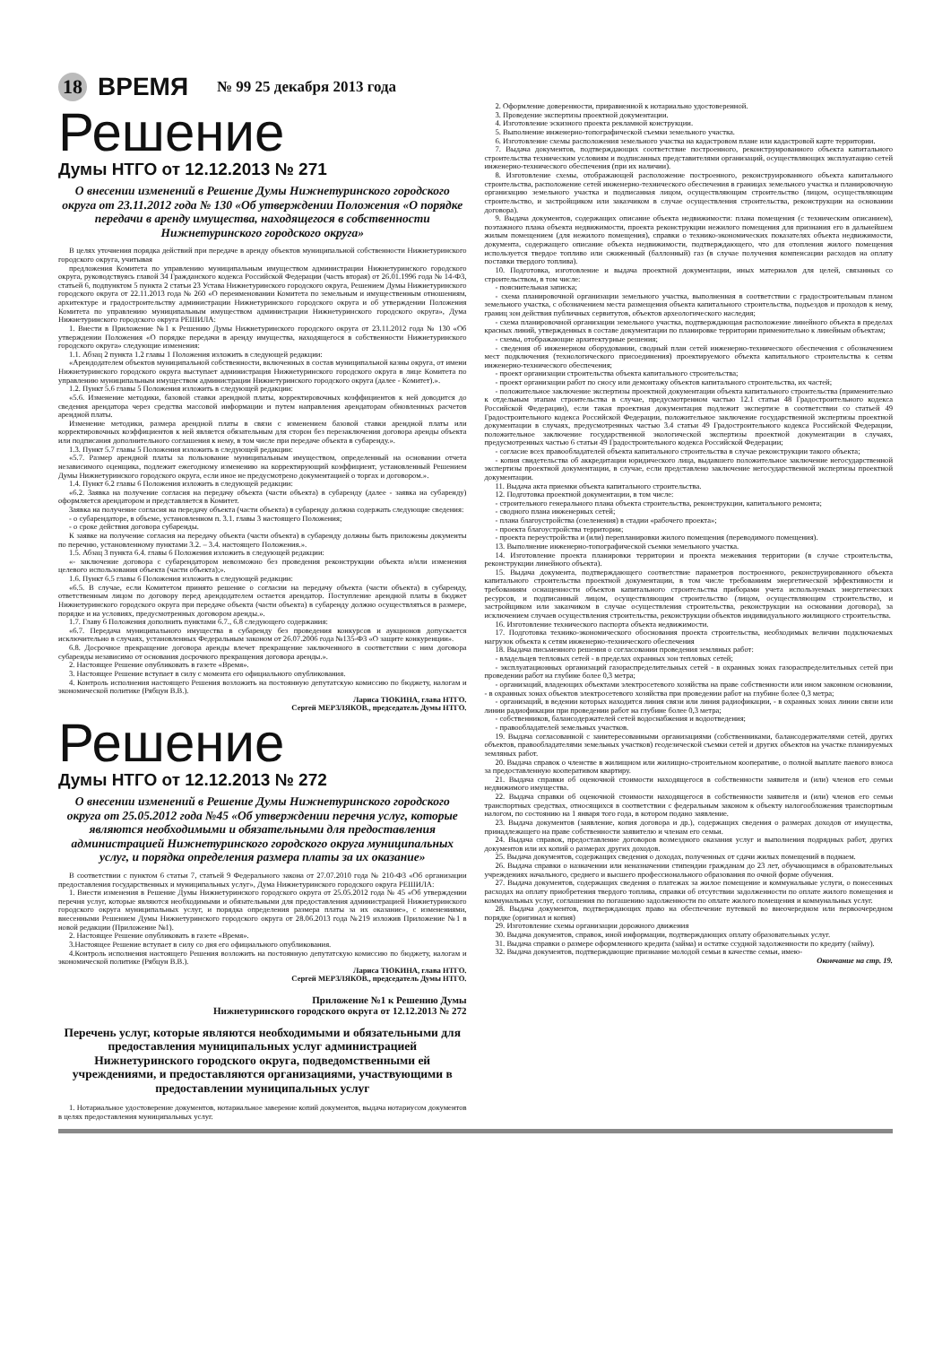18
ВРЕМЯ
№ 99 25 декабря 2013 года
Решение
Думы НТГО от 12.12.2013 № 271
О внесении изменений в Решение Думы Нижнетуринского городского округа от 23.11.2012 года № 130 «Об утверждении Положения «О порядке передачи в аренду имущества, находящегося в собственности Нижнетуринского городского округа»
В целях уточнения порядка действий при передаче в аренду объектов муниципальной собственности Нижнетуринского городского округа, учитывая
предложения Комитета по управлению муниципальным имуществом администрации Нижнетуринского городского округа, руководствуясь главой 34 Гражданского кодекса Российской Федерации (часть вторая) от 26.01.1996 года № 14-ФЗ, статьей 6, подпунктом 5 пункта 2 статьи 23 Устава Нижнетуринского городского округа, Решением Думы Нижнетуринского городского округа от 22.11.2013 года № 260 «О переименовании Комитета по земельным и имущественным отношениям, архитектуре и градостроительству администрации Нижнетуринского городского округа и об утверждении Положения Комитета по управлению муниципальным имуществом администрации Нижнетуринского городского округа», Дума Нижнетуринского городского округа РЕШИЛА:
1. Внести в Приложение №1 к Решению Думы Нижнетуринского городского округа от 23.11.2012 года № 130 «Об утверждении Положения «О порядке передачи в аренду имущества, находящегося в собственности Нижнетуринского городского округа» следующие изменения:
1.1. Абзац 2 пункта 1.2 главы 1 Положения изложить в следующей редакции:
«Арендодателем объектов муниципальной собственности, включенных в состав муниципальной казны округа, от имени Нижнетуринского городского округа выступает администрация Нижнетуринского городского округа в лице Комитета по управлению муниципальным имуществом администрации Нижнетуринского городского округа (далее - Комитет).».
1.2. Пункт 5.6 главы 5 Положения изложить в следующей редакции:
«5.6. Изменение методики, базовой ставки арендной платы, корректировочных коэффициентов к ней доводится до сведения арендатора через средства массовой информации и путем направления арендаторам обновленных расчетов арендной платы.
Изменение методики, размера арендной платы в связи с изменением базовой ставки арендной платы или корректировочных коэффициентов к ней является обязательным для сторон без перезаключения договора аренды объекта или подписания дополнительного соглашения к нему, в том числе при передаче объекта в субаренду.».
1.3. Пункт 5.7 главы 5 Положения изложить в следующей редакции:
«5.7. Размер арендной платы за пользование муниципальным имуществом, определенный на основании отчета независимого оценщика, подлежит ежегодному изменению на корректирующий коэффициент, установленный Решением Думы Нижнетуринского городского округа, если иное не предусмотрено документацией о торгах и договором.».
1.4. Пункт 6.2 главы 6 Положения изложить в следующей редакции:
«6.2. Заявка на получение согласия на передачу объекта (части объекта) в субаренду (далее - заявка на субаренду) оформляется арендатором и представляется в Комитет.
Заявка на получение согласия на передачу объекта (части объекта) в субаренду должна содержать следующие сведения:
- о субарендаторе, в объеме, установленном п. 3.1. главы 3 настоящего Положения;
- о сроке действия договора субаренды.
К заявке на получение согласия на передачу объекта (части объекта) в субаренду должны быть приложены документы по перечню, установленному пунктами 3.2. – 3.4. настоящего Положения.».
1.5. Абзац 3 пункта 6.4. главы 6 Положения изложить в следующей редакции:
«- заключение договора с субарендатором невозможно без проведения реконструкции объекта и/или изменения целевого использования объекта (части объекта);».
1.6. Пункт 6.5 главы 6 Положения изложить в следующей редакции:
«6.5. В случае, если Комитетом принято решение о согласии на передачу объекта (части объекта) в субаренду, ответственным лицом по договору перед арендодателем остается арендатор. Поступление арендной платы в бюджет Нижнетуринского городского округа при передаче объекта (части объекта) в субаренду должно осуществляться в размере, порядке и на условиях, предусмотренных договором аренды.».
1.7. Главу 6 Положения дополнить пунктами 6.7., 6.8 следующего содержания:
«6.7. Передача муниципального имущества в субаренду без проведения конкурсов и аукционов допускается исключительно в случаях, установленных Федеральным законом от 26.07.2006 года №135-ФЗ «О защите конкуренции».
6.8. Досрочное прекращение договора аренды влечет прекращение заключенного в соответствии с ним договора субаренды независимо от основания досрочного прекращения договора аренды.».
2. Настоящее Решение опубликовать в газете «Время».
3. Настоящее Решение вступает в силу с момента его официального опубликования.
4. Контроль исполнения настоящего Решения возложить на постоянную депутатскую комиссию по бюджету, налогам и экономической политике (Рябцун В.В.).
Лариса ТЮКИНА, глава НТГО.
Сергей МЕРЗЛЯКОВ., председатель Думы НТГО.
Решение
Думы НТГО от 12.12.2013 № 272
О внесении изменений в Решение Думы Нижнетуринского городского округа от 25.05.2012 года №45 «Об утверждении перечня услуг, которые являются необходимыми и обязательными для предоставления администрацией Нижнетуринского городского округа муниципальных услуг, и порядка определения размера платы за их оказание»
В соответствии с пунктом 6 статьи 7, статьей 9 Федерального закона от 27.07.2010 года № 210-ФЗ «Об организации предоставления государственных и муниципальных услуг», Дума Нижнетуринского городского округа РЕШИЛА:
1. Внести изменения в Решение Думы Нижнетуринского городского округа от 25.05.2012 года № 45 «Об утверждении перечня услуг, которые являются необходимыми и обязательными для предоставления администрацией Нижнетуринского городского округа муниципальных услуг, и порядка определения размера платы за их оказание», с изменениями, внесенными Решением Думы Нижнетуринского городского округа от 28.06.2013 года №219 изложив Приложение №1 в новой редакции (Приложение №1).
2. Настоящее Решение опубликовать в газете «Время».
3.Настоящее Решение вступает в силу со дня его официального опубликования.
4.Контроль исполнения настоящего Решения возложить на постоянную депутатскую комиссию по бюджету, налогам и экономической политике (Рябцун В.В.).
Лариса ТЮКИНА, глава НТГО.
Сергей МЕРЗЛЯКОВ., председатель Думы НТГО.
Приложение №1 к Решению Думы
Нижнетуринского городского округа от 12.12.2013 № 272
Перечень услуг, которые являются необходимыми и обязательными для предоставления муниципальных услуг администрацией Нижнетуринского городского округа, подведомственными ей учреждениями, и предоставляются организациями, участвующими в предоставлении муниципальных услуг
1. Нотариальное удостоверение документов, нотариальное заверение копий документов, выдача нотариусом документов в целях предоставления муниципальных услуг.
2. Оформление доверенности, приравненной к нотариально удостоверенной.
3. Проведение экспертизы проектной документации.
4. Изготовление эскизного проекта рекламной конструкции.
5. Выполнение инженерно-топографической съемки земельного участка.
6. Изготовление схемы расположения земельного участка на кадастровом плане или кадастровой карте территории.
7. Выдача документов, подтверждающих соответствие построенного, реконструированного объекта капитального строительства техническим условиям и подписанных представителями организаций, осуществляющих эксплуатацию сетей инженерно-технического обеспечения (при их наличии).
8. Изготовление схемы, отображающей расположение построенного, реконструированного объекта капитального строительства, расположение сетей инженерно-технического обеспечения в границах земельного участка и планировочную организацию земельного участка и подписанная лицом, осуществляющим строительство (лицом, осуществляющим строительство, и застройщиком или заказчиком в случае осуществления строительства, реконструкции на основании договора).
9. Выдача документов, содержащих описание объекта недвижимости: плана помещения (с техническим описанием), поэтажного плана объекта недвижимости, проекта реконструкции нежилого помещения для признания его в дальнейшем жилым помещением (для нежилого помещения), справки о технико-экономических показателях объекта недвижимости, документа, содержащего описание объекта недвижимости, подтверждающего, что для отопления жилого помещения используется твердое топливо или сжиженный (баллонный) газ (в случае получения компенсации расходов на оплату поставки твердого топлива).
10. Подготовка, изготовление и выдача проектной документации, иных материалов для целей, связанных со строительством, в том числе:
- пояснительная записка;
- схема планировочной организации земельного участка, выполненная в соответствии с градостроительным планом земельного участка, с обозначением места размещения объекта капитального строительства, подъездов и проходов к нему, границ зон действия публичных сервитутов, объектов археологического наследия;
- схема планировочной организации земельного участка, подтверждающая расположение линейного объекта в пределах красных линий, утвержденных в составе документации по планировке территории применительно к линейным объектам;
- схемы, отображающие архитектурные решения;
- сведения об инженерном оборудовании, сводный план сетей инженерно-технического обеспечения с обозначением мест подключения (технологического присоединения) проектируемого объекта капитального строительства к сетям инженерно-технического обеспечения;
- проект организации строительства объекта капитального строительства;
- проект организации работ по сносу или демонтажу объектов капитального строительства, их частей;
- положительное заключение экспертизы проектной документации объекта капитального строительства (применительно к отдельным этапам строительства в случае, предусмотренном частью 12.1 статьи 48 Градостроительного кодекса Российской Федерации), если такая проектная документация подлежит экспертизе в соответствии со статьей 49 Градостроительного кодекса Российской Федерации, положительное заключение государственной экспертизы проектной документации в случаях, предусмотренных частью 3.4 статьи 49 Градостроительного кодекса Российской Федерации, положительное заключение государственной экологической экспертизы проектной документации в случаях, предусмотренных частью 6 статьи 49 Градостроительного кодекса Российской Федерации;
- согласие всех правообладателей объекта капитального строительства в случае реконструкции такого объекта;
- копия свидетельства об аккредитации юридического лица, выдавшего положительное заключение негосударственной экспертизы проектной документации, в случае, если представлено заключение негосударственной экспертизы проектной документации.
11. Выдача акта приемки объекта капитального строительства.
12. Подготовка проектной документации, в том числе:
- строительного генерального плана объекта строительства, реконструкции, капитального ремонта;
- сводного плана инженерных сетей;
- плана благоустройства (озеленения) в стадии «рабочего проекта»;
- проекта благоустройства территории;
- проекта переустройства и (или) перепланировки жилого помещения (переводимого помещения).
13. Выполнение инженерно-топографической съемки земельного участка.
14. Изготовление проекта планировки территории и проекта межевания территории (в случае строительства, реконструкции линейного объекта).
15. Выдача документа, подтверждающего соответствие параметров построенного, реконструированного объекта капитального строительства проектной документации, в том числе требованиям энергетической эффективности и требованиям оснащенности объектов капитального строительства приборами учета используемых энергетических ресурсов, и подписанный лицом, осуществляющим строительство (лицом, осуществляющим строительство, и застройщиком или заказчиком в случае осуществления строительства, реконструкции на основании договора), за исключением случаев осуществления строительства, реконструкции объектов индивидуального жилищного строительства.
16. Изготовление технического паспорта объекта недвижимости.
17. Подготовка технико-экономического обоснования проекта строительства, необходимых величин подключаемых нагрузок объекта к сетям инженерно-технического обеспечения
18. Выдача письменного решения о согласовании проведения земляных работ:
- владельцев тепловых сетей - в пределах охранных зон тепловых сетей;
- эксплуатационных организаций газораспределительных сетей - в охранных зонах газораспределительных сетей при проведении работ на глубине более 0,3 метра;
- организаций, владеющих объектами электросетевого хозяйства на праве собственности или ином законном основании, - в охранных зонах объектов электросетевого хозяйства при проведении работ на глубине более 0,3 метра;
- организаций, в ведении которых находится линия связи или линия радиофикации, - в охранных зонах линии связи или линии радиофикации при проведении работ на глубине более 0,3 метра;
- собственников, балансодержателей сетей водоснабжения и водоотведения;
- правообладателей земельных участков.
19. Выдача согласованной с заинтересованными организациями (собственниками, балансодержателями сетей, других объектов, правообладателями земельных участков) геодезической съемки сетей и других объектов на участке планируемых земляных работ.
20. Выдача справок о членстве в жилищном или жилищно-строительном кооперативе, о полной выплате паевого взноса за предоставленную кооперативом квартиру.
21. Выдача справки об оценочной стоимости находящегося в собственности заявителя и (или) членов его семьи недвижимого имущества.
22. Выдача справки об оценочной стоимости находящегося в собственности заявителя и (или) членов его семьи транспортных средствах, относящихся в соответствии с федеральным законом к объекту налогообложения транспортным налогом, по состоянию на 1 января того года, в котором подано заявление.
23. Выдача документов (заявление, копия договора и др.), содержащих сведения о размерах доходов от имущества, принадлежащего на праве собственности заявителю и членам его семьи.
24. Выдача справок, предоставление договоров возмездного оказания услуг и выполнения подрядных работ, других документов или их копий о размерах других доходов.
25. Выдача документов, содержащих сведения о доходах, полученных от сдачи жилых помещений в поднаем.
26. Выдача справки о назначении или неназначении стипендии гражданам до 23 лет, обучающимся в образовательных учреждениях начального, среднего и высшего профессионального образования по очной форме обучения.
27. Выдача документов, содержащих сведения о платежах за жилое помещение и коммунальные услуги, о понесенных расходах на оплату приобретения твердого топлива, справки об отсутствии задолженности по оплате жилого помещения и коммунальных услуг, соглашения по погашению задолженности по оплате жилого помещения и коммунальных услуг.
28. Выдача документов, подтверждающих право на обеспечение путевкой во внеочередном или первоочередном порядке (оригинал и копия)
29. Изготовление схемы организации дорожного движения
30. Выдача документов, справок, иной информации, подтверждающих оплату образовательных услуг.
31. Выдача справки о размере оформленного кредита (займа) и остатке ссудной задолженности по кредиту (займу).
32. Выдача документов, подтверждающие признание молодой семьи в качестве семьи, имею-
Окончание на стр. 19.